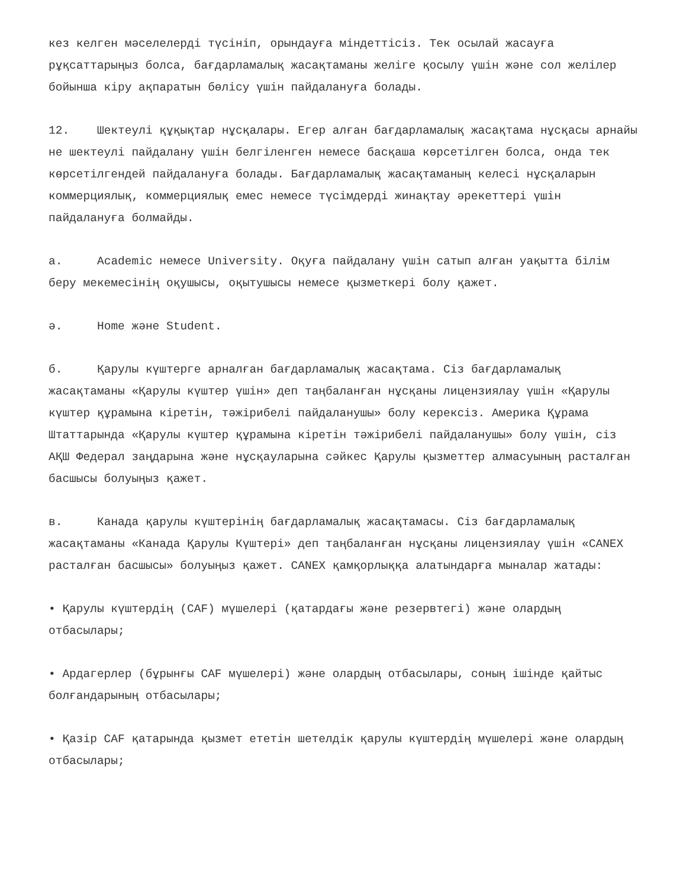кез келген мәселелерді түсініп, орындауға міндеттісіз. Тек осылай жасауға рұқсаттарыңыз болса, бағдарламалық жасақтаманы желіге қосылу үшін және сол желілер бойынша кіру ақпаратын бөлісу үшін пайдалануға болады.
12. Шектеулі құқықтар нұсқалары. Егер алған бағдарламалық жасақтама нұсқасы арнайы не шектеулі пайдалану үшін белгіленген немесе басқаша көрсетілген болса, онда тек көрсетілгендей пайдалануға болады. Бағдарламалық жасақтаманың келесі нұсқаларын коммерциялық, коммерциялық емес немесе түсімдерді жинақтау әрекеттері үшін пайдалануға болмайды.
a. Academic немесе University. Оқуға пайдалану үшін сатып алған уақытта білім беру мекемесінің оқушысы, оқытушысы немесе қызметкері болу қажет.
ә. Home және Student.
б. Қарулы күштерге арналған бағдарламалық жасақтама. Сіз бағдарламалық жасақтаманы «Қарулы күштер үшін» деп таңбаланған нұсқаны лицензиялау үшін «Қарулы күштер құрамына кіретін, тәжірибелі пайдаланушы» болу керексіз. Америка Құрама Штаттарында «Қарулы күштер құрамына кіретін тәжірибелі пайдаланушы» болу үшін, сіз АҚШ Федерал заңдарына және нұсқауларына сәйкес Қарулы қызметтер алмасуының расталған басшысы болуыңыз қажет.
в. Канада қарулы күштерінің бағдарламалық жасақтамасы. Сіз бағдарламалық жасақтаманы «Канада Қарулы Күштері» деп таңбаланған нұсқаны лицензиялау үшін «CANEX расталған басшысы» болуыңыз қажет. CANEX қамқорлыққа алатындарға мыналар жатады:
• Қарулы күштердің (CAF) мүшелері (қатардағы және резервтегі) және олардың отбасылары;
• Ардагерлер (бұрынғы CAF мүшелері) және олардың отбасылары, соның ішінде қайтыс болғандарының отбасылары;
• Қазір CAF қатарында қызмет ететін шетелдік қарулы күштердің мүшелері және олардың отбасылары;